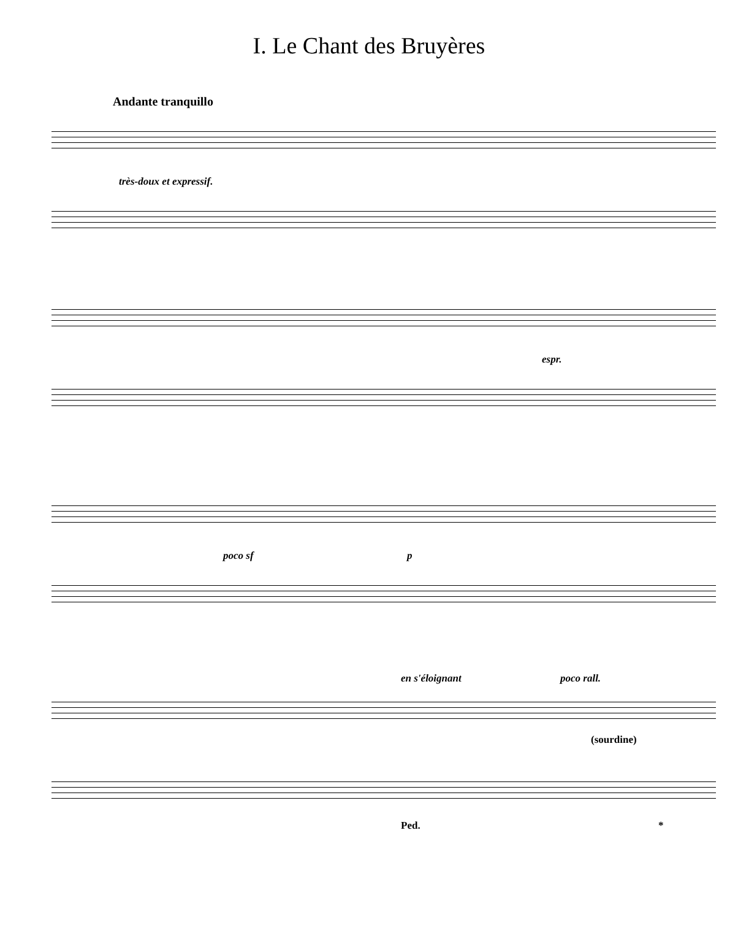I. Le Chant des Bruyères
Andante tranquillo
très-doux et expressif.
espr.
poco sf p
en s'éloignant poco rall.
(sourdine)
Ped. *